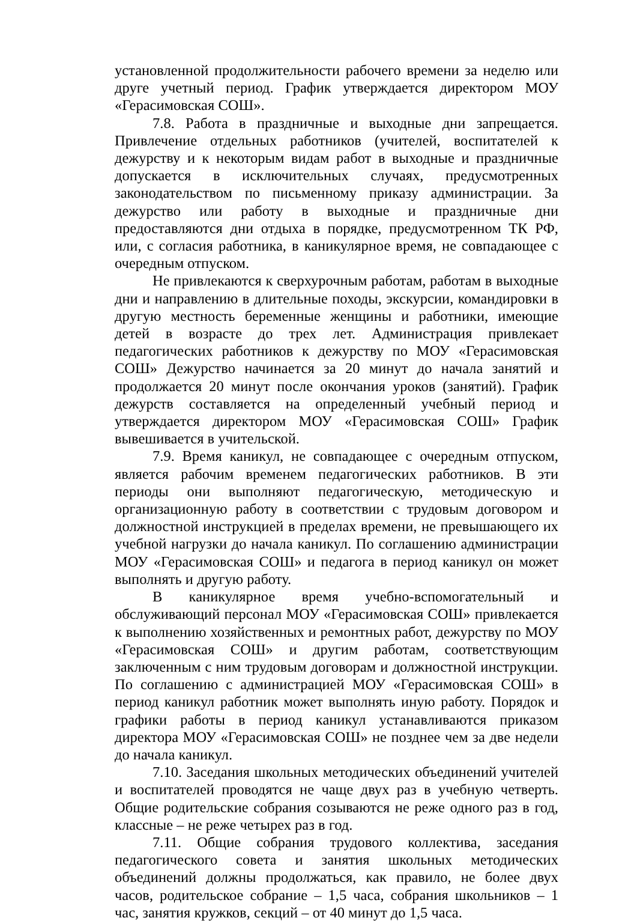установленной продолжительности рабочего времени за неделю или друге учетный период. График утверждается директором МОУ «Герасимовская СОШ».
7.8. Работа в праздничные и выходные дни запрещается. Привлечение отдельных работников (учителей, воспитателей к дежурству и к некоторым видам работ в выходные и праздничные допускается в исключительных случаях, предусмотренных законодательством по письменному приказу администрации. За дежурство или работу в выходные и праздничные дни предоставляются дни отдыха в порядке, предусмотренном ТК РФ, или, с согласия работника, в каникулярное время, не совпадающее с очередным отпуском.
Не привлекаются к сверхурочным работам, работам в выходные дни и направлению в длительные походы, экскурсии, командировки в другую местность беременные женщины и работники, имеющие детей в возрасте до трех лет. Администрация привлекает педагогических работников к дежурству по МОУ «Герасимовская СОШ» Дежурство начинается за 20 минут до начала занятий и продолжается 20 минут после окончания уроков (занятий). График дежурств составляется на определенный учебный период и утверждается директором МОУ «Герасимовская СОШ» График вывешивается в учительской.
7.9. Время каникул, не совпадающее с очередным отпуском, является рабочим временем педагогических работников. В эти периоды они выполняют педагогическую, методическую и организационную работу в соответствии с трудовым договором и должностной инструкцией в пределах времени, не превышающего их учебной нагрузки до начала каникул. По соглашению администрации МОУ «Герасимовская СОШ» и педагога в период каникул он может выполнять и другую работу.
В каникулярное время учебно-вспомогательный и обслуживающий персонал МОУ «Герасимовская СОШ» привлекается к выполнению хозяйственных и ремонтных работ, дежурству по МОУ «Герасимовская СОШ» и другим работам, соответствующим заключенным с ним трудовым договорам и должностной инструкции. По соглашению с администрацией МОУ «Герасимовская СОШ» в период каникул работник может выполнять иную работу. Порядок и графики работы в период каникул устанавливаются приказом директора МОУ «Герасимовская СОШ» не позднее чем за две недели до начала каникул.
7.10. Заседания школьных методических объединений учителей и воспитателей проводятся не чаще двух раз в учебную четверть. Общие родительские собрания созываются не реже одного раз в год, классные – не реже четырех раз в год.
7.11. Общие собрания трудового коллектива, заседания педагогического совета и занятия школьных методических объединений должны продолжаться, как правило, не более двух часов, родительское собрание – 1,5 часа, собрания школьников – 1 час, занятия кружков, секций – от 40 минут до 1,5 часа.